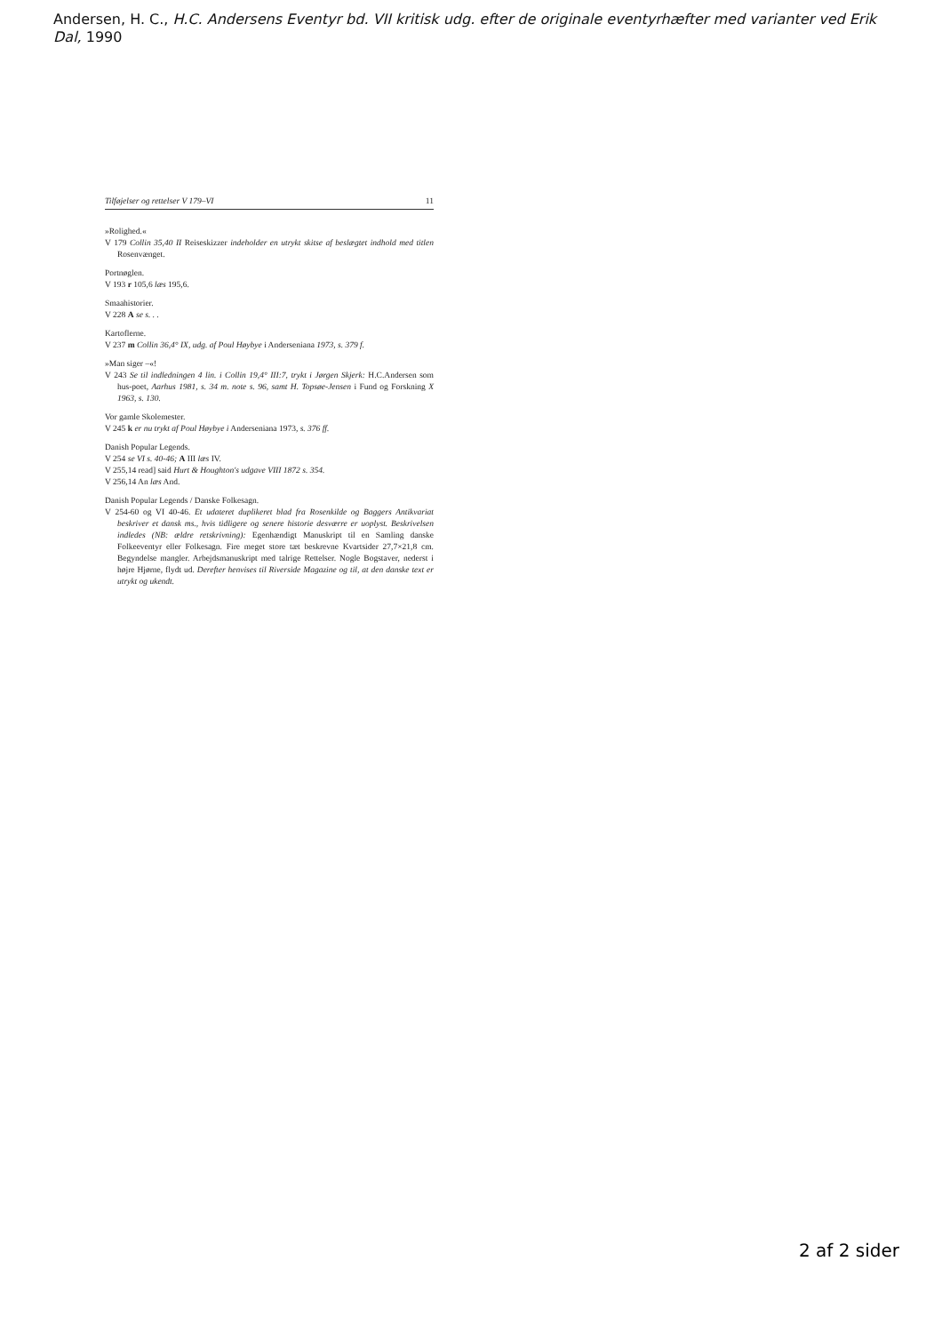Andersen, H. C., H.C. Andersens Eventyr bd. VII kritisk udg. efter de originale eventyrhæfter med varianter ved Erik Dal, 1990
Tilføjelser og rettelser V 179–VI 11
»Rolighed.«
V 179 Collin 35,40 II Reiseskizzer indeholder en utrykt skitse af beslægtet indhold med titlen Rosenvænget.
Portnøglen.
V 193 r 105,6 læs 195,6.
Smaahistorier.
V 228 A se s. . .
Kartoflerne.
V 237 m Collin 36,4° IX, udg. af Poul Høybye i Anderseniana 1973, s. 379 f.
»Man siger –«!
V 243 Se til indledningen 4 lin. i Collin 19,4° III:7, trykt i Jørgen Skjerk: H.C.Andersen som hus-poet, Aarhus 1981, s. 34 m. note s. 96, samt H. Topsøe-Jensen i Fund og Forskning X 1963, s. 130.
Vor gamle Skolemester.
V 245 k er nu trykt af Poul Høybye i Anderseniana 1973, s. 376 ff.
Danish Popular Legends.
V 254 se VI s. 40-46; A III læs IV.
V 255,14 read] said Hurt & Houghton's udgave VIII 1872 s. 354.
V 256,14 An læs And.
Danish Popular Legends / Danske Folkesagn.
V 254-60 og VI 40-46. Et udateret duplikeret blad fra Rosenkilde og Baggers Antikvariat beskriver et dansk ms., hvis tidligere og senere historie desværre er uoplyst. Beskrivelsen indledes (NB: ældre retskrivning): Egenhændigt Manuskript til en Samling danske Folkeeventyr eller Folkesagn. Fire meget store tæt beskrevne Kvartsider 27,7×21,8 cm. Begyndelse mangler. Arbejdsmanuskript med talrige Rettelser. Nogle Bogstaver, nederst i højre Hjørne, flydt ud. Derefter henvises til Riverside Magazine og til, at den danske text er utrykt og ukendt.
2 af 2 sider